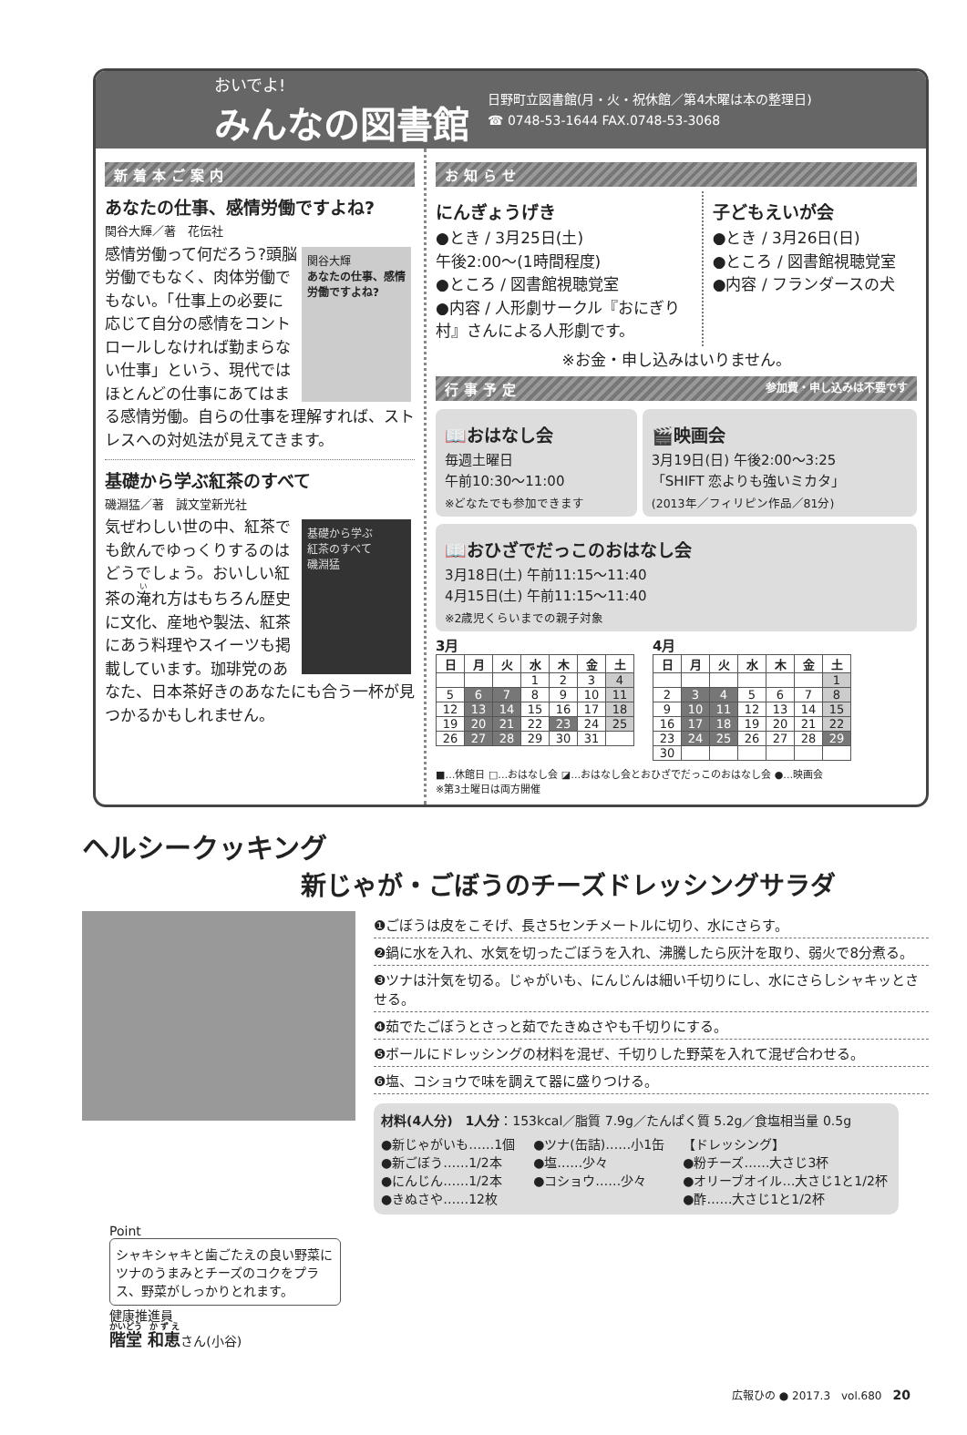おいでよ!
みんなの図書館
日野町立図書館(月・火・祝休館／第4木曜は本の整理日)
☎ 0748-53-1644 FAX.0748-53-3068
新着本ご案内
あなたの仕事、感情労働ですよね?
関谷大輝／著　花伝社
関谷大輝
あなたの仕事、感情労働ですよね?
感情労働って何だろう?頭脳労働でもなく、肉体労働でもない。「仕事上の必要に応じて自分の感情をコントロールしなければ勤まらない仕事」という、現代ではほとんどの仕事にあてはまる感情労働。自らの仕事を理解すれば、ストレスへの対処法が見えてきます。
基礎から学ぶ紅茶のすべて
磯淵猛／著　誠文堂新光社
基礎から学ぶ
紅茶のすべて
磯淵猛
気ぜわしい世の中、紅茶でも飲んでゆっくりするのはどうでしょう。おいしい紅茶の淹れ方はもちろん歴史に文化、産地や製法、紅茶にあう料理やスイーツも掲載しています。珈琲党のあなた、日本茶好きのあなたにも合う一杯が見つかるかもしれません。
お知らせ
にんぎょうげき
●とき / 3月25日(土)
午後2:00〜(1時間程度)
●ところ / 図書館視聴覚室
●内容 / 人形劇サークル『おにぎり村』さんによる人形劇です。
子どもえいが会
●とき / 3月26日(日)
●ところ / 図書館視聴覚室
●内容 / フランダースの犬
※お金・申し込みはいりません。
行事予定 参加費・申し込みは不要です
📖おはなし会
毎週土曜日
午前10:30〜11:00
※どなたでも参加できます
🎬映画会
3月19日(日) 午後2:00〜3:25
「SHIFT 恋よりも強いミカタ」
(2013年／フィリピン作品／81分)
📖おひざでだっこのおはなし会
3月18日(土) 午前11:15〜11:40
4月15日(土) 午前11:15〜11:40
※2歳児くらいまでの親子対象
3月
| 日 | 月 | 火 | 水 | 木 | 金 | 土 |
| --- | --- | --- | --- | --- | --- | --- |
| | | | 1 | 2 | 3 | 4 |
| 5 | 6 | 7 | 8 | 9 | 10 | 11 |
| 12 | 13 | 14 | 15 | 16 | 17 | 18 |
| 19 | 20 | 21 | 22 | 23 | 24 | 25 |
| 26 | 27 | 28 | 29 | 30 | 31 | |
4月
| 日 | 月 | 火 | 水 | 木 | 金 | 土 |
| --- | --- | --- | --- | --- | --- | --- |
| | | | | | | 1 |
| 2 | 3 | 4 | 5 | 6 | 7 | 8 |
| 9 | 10 | 11 | 12 | 13 | 14 | 15 |
| 16 | 17 | 18 | 19 | 20 | 21 | 22 |
| 23 | 24 | 25 | 26 | 27 | 28 | 29 |
| 30 | | | | | | |
■…休館日 □…おはなし会 ◪…おはなし会とおひざでだっこのおはなし会 ●…映画会
※第3土曜日は両方開催
ヘルシークッキング
新じゃが・ごぼうのチーズドレッシングサラダ
❶ごぼうは皮をこそげ、長さ5センチメートルに切り、水にさらす。
❷鍋に水を入れ、水気を切ったごぼうを入れ、沸騰したら灰汁を取り、弱火で8分煮る。
❸ツナは汁気を切る。じゃがいも、にんじんは細い千切りにし、水にさらしシャキッとさせる。
❹茹でたごぼうとさっと茹でたきぬさやも千切りにする。
❺ボールにドレッシングの材料を混ぜ、千切りした野菜を入れて混ぜ合わせる。
❻塩、コショウで味を調えて器に盛りつける。
材料(4人分)　1人分：153kcal／脂質 7.9g／たんぱく質 5.2g／食塩相当量 0.5g
●新じゃがいも……1個
●新ごぼう……1/2本
●にんじん……1/2本
●きぬさや……12枚
●ツナ(缶詰)……小1缶
●塩……少々
●コショウ……少々
【ドレッシング】
●粉チーズ……大さじ3杯
●オリーブオイル…大さじ1と1/2杯
●酢……大さじ1と1/2杯
Point
シャキシャキと歯ごたえの良い野菜にツナのうまみとチーズのコクをプラス、野菜がしっかりとれます。
健康推進員
階堂 和恵さん(小谷)
広報ひの ● 2017.3　vol.680　20